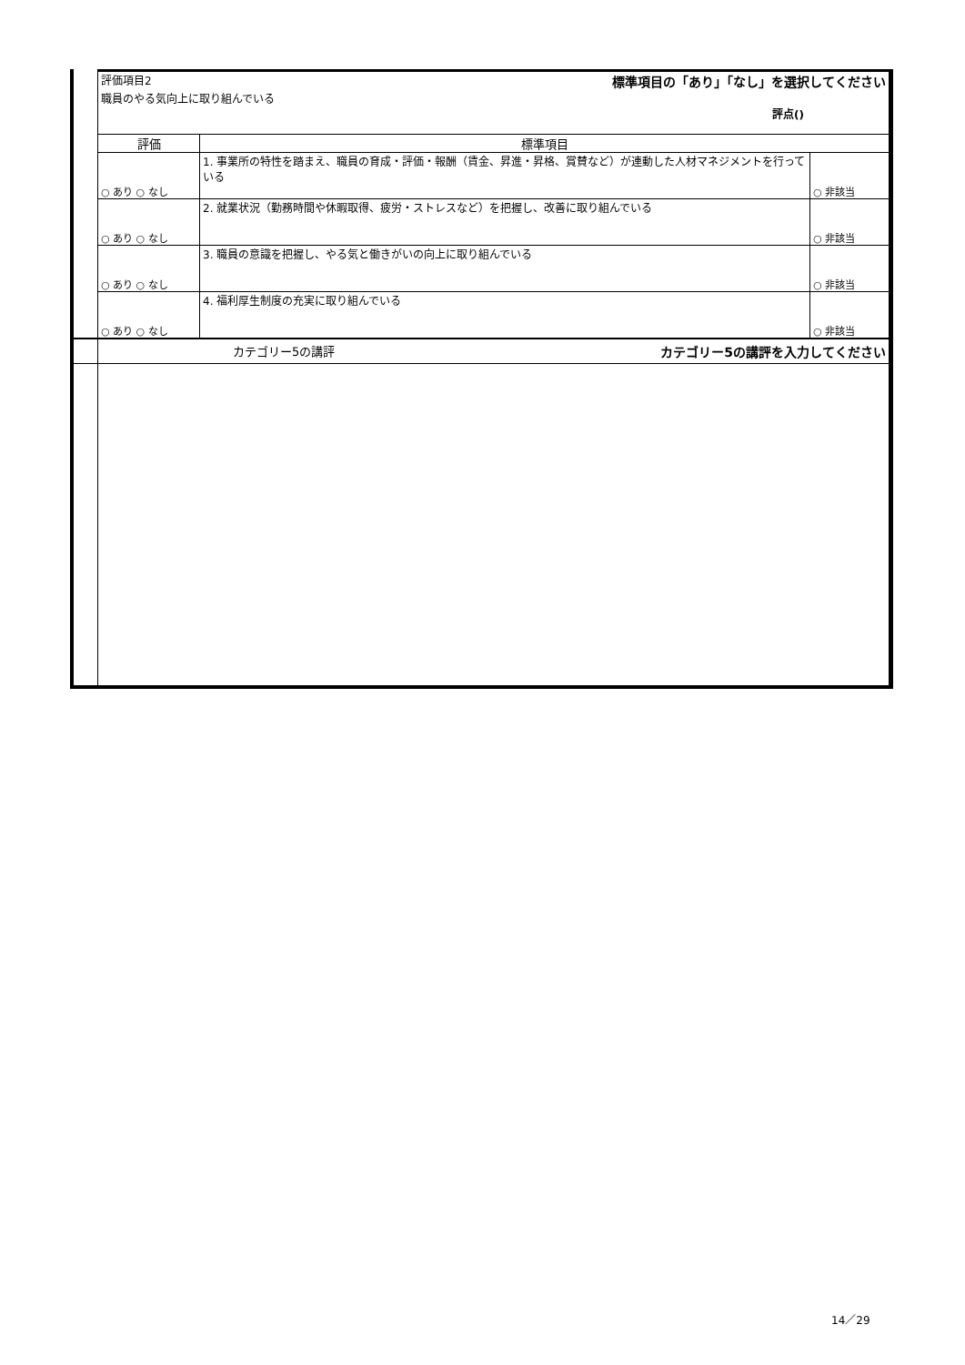| | 評価項目2 標準項目の「あり」「なし」を選択してください 職員のやる気向上に取り組んでいる 評点() | | |
| | 評価 | 標準項目 | |
| | ○ あり ○ なし | 1. 事業所の特性を踏まえ、職員の育成・評価・報酬（賃金、昇進・昇格、賞賛など）が連動した人材マネジメントを行っている | ○ 非該当 |
| | ○ あり ○ なし | 2. 就業状況（勤務時間や休暇取得、疲労・ストレスなど）を把握し、改善に取り組んでいる | ○ 非該当 |
| | ○ あり ○ なし | 3. 職員の意識を把握し、やる気と働きがいの向上に取り組んでいる | ○ 非該当 |
| | ○ あり ○ なし | 4. 福利厚生制度の充実に取り組んでいる | ○ 非該当 |
| | カテゴリー5の講評 カテゴリー5の講評を入力してください | | |
14／29